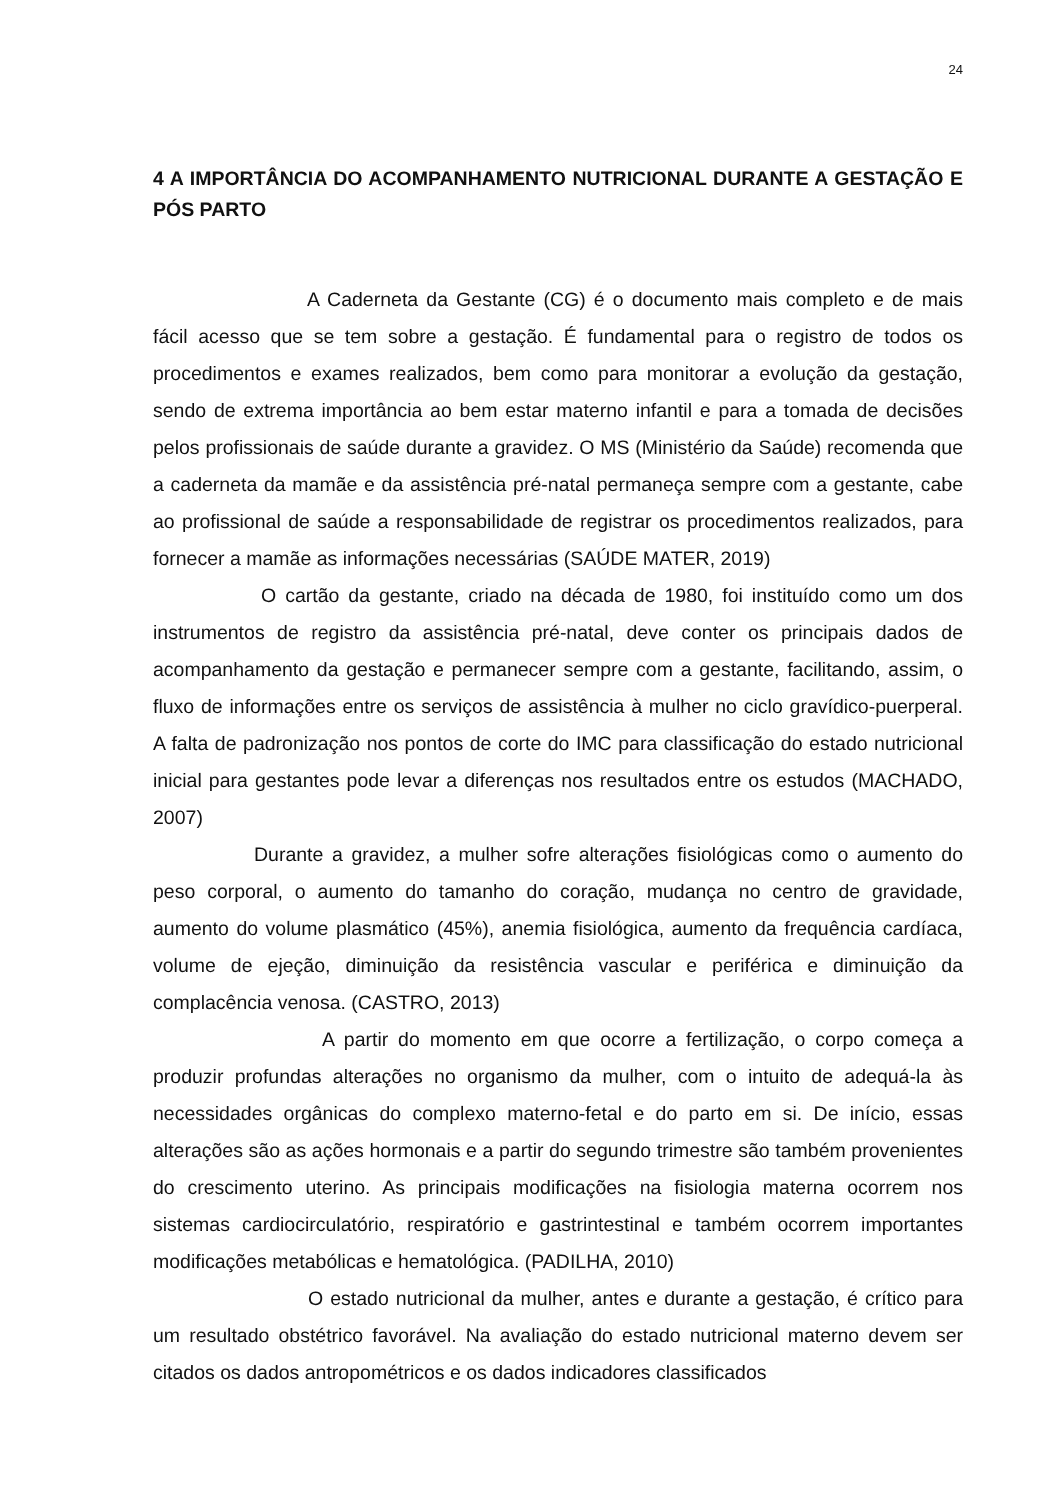24
4 A IMPORTÂNCIA DO ACOMPANHAMENTO NUTRICIONAL DURANTE A GESTAÇÃO E PÓS PARTO
A Caderneta da Gestante (CG) é o documento mais completo e de mais fácil acesso que se tem sobre a gestação. É fundamental para o registro de todos os procedimentos e exames realizados, bem como para monitorar a evolução da gestação, sendo de extrema importância ao bem estar materno infantil e para a tomada de decisões pelos profissionais de saúde durante a gravidez. O MS (Ministério da Saúde) recomenda que a caderneta da mamãe e da assistência pré-natal permaneça sempre com a gestante, cabe ao profissional de saúde a responsabilidade de registrar os procedimentos realizados, para fornecer a mamãe as informações necessárias (SAÚDE MATER, 2019)
O cartão da gestante, criado na década de 1980, foi instituído como um dos instrumentos de registro da assistência pré-natal, deve conter os principais dados de acompanhamento da gestação e permanecer sempre com a gestante, facilitando, assim, o fluxo de informações entre os serviços de assistência à mulher no ciclo gravídico-puerperal. A falta de padronização nos pontos de corte do IMC para classificação do estado nutricional inicial para gestantes pode levar a diferenças nos resultados entre os estudos (MACHADO, 2007)
Durante a gravidez, a mulher sofre alterações fisiológicas como o aumento do peso corporal, o aumento do tamanho do coração, mudança no centro de gravidade, aumento do volume plasmático (45%), anemia fisiológica, aumento da frequência cardíaca, volume de ejeção, diminuição da resistência vascular e periférica e diminuição da complacência venosa. (CASTRO, 2013)
A partir do momento em que ocorre a fertilização, o corpo começa a produzir profundas alterações no organismo da mulher, com o intuito de adequá-la às necessidades orgânicas do complexo materno-fetal e do parto em si. De início, essas alterações são as ações hormonais e a partir do segundo trimestre são também provenientes do crescimento uterino. As principais modificações na fisiologia materna ocorrem nos sistemas cardiocirculatório, respiratório e gastrintestinal e também ocorrem importantes modificações metabólicas e hematológica. (PADILHA, 2010)
O estado nutricional da mulher, antes e durante a gestação, é crítico para um resultado obstétrico favorável. Na avaliação do estado nutricional materno devem ser citados os dados antropométricos e os dados indicadores classificados